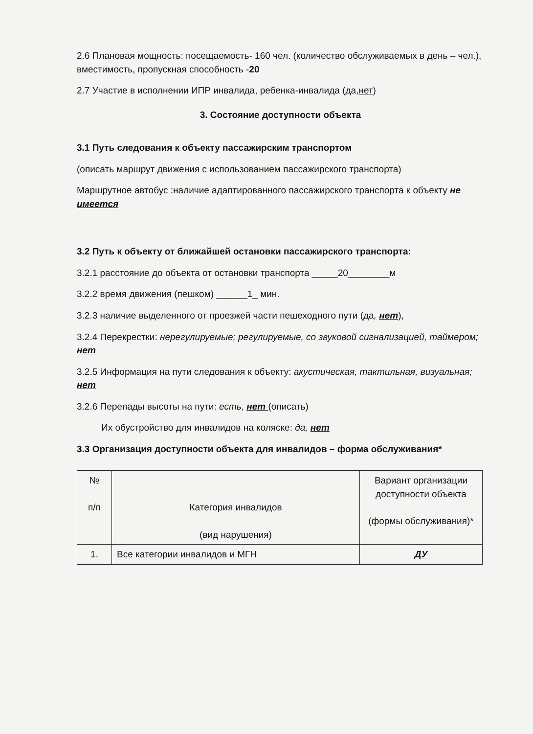2.6 Плановая мощность: посещаемость- 160 чел. (количество обслуживаемых в день – чел.), вместимость, пропускная способность -20
2.7 Участие в исполнении ИПР инвалида, ребенка-инвалида (да,нет)
3. Состояние доступности объекта
3.1 Путь следования к объекту пассажирским транспортом
(описать маршрут движения с использованием пассажирского транспорта)
Маршрутное автобус :наличие адаптированного пассажирского транспорта к объекту не имеется
3.2 Путь к объекту от ближайшей остановки пассажирского транспорта:
3.2.1 расстояние до объекта от остановки транспорта _____20________м
3.2.2 время движения (пешком) ______1_ мин.
3.2.3 наличие выделенного от проезжей части пешеходного пути (да, нет),
3.2.4 Перекрестки: нерегулируемые; регулируемые, со звуковой сигнализацией, таймером; нет
3.2.5 Информация на пути следования к объекту: акустическая, тактильная, визуальная; нет
3.2.6 Перепады высоты на пути: есть, нет (описать)
Их обустройство для инвалидов на коляске: да, нет
3.3 Организация доступности объекта для инвалидов – форма обслуживания*
| № п/п | Категория инвалидов (вид нарушения) | Вариант организации доступности объекта (формы обслуживания)* |
| --- | --- | --- |
| 1. | Все категории инвалидов и МГН | ДУ |